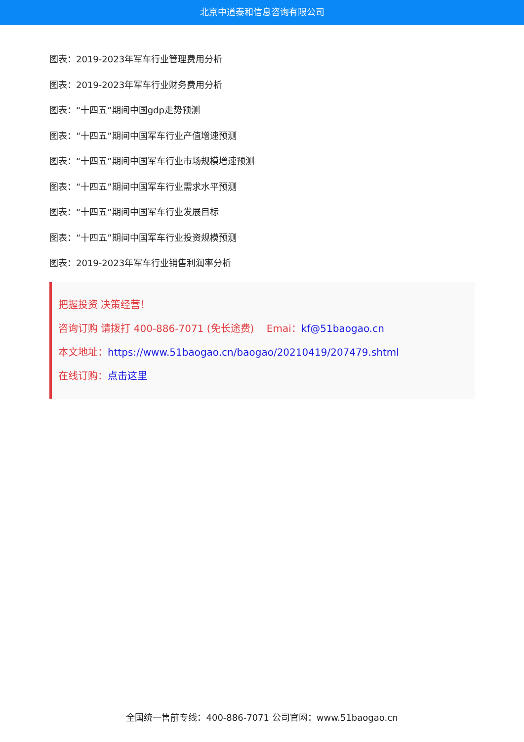北京中道泰和信息咨询有限公司
图表：2019-2023年军车行业管理费用分析
图表：2019-2023年军车行业财务费用分析
图表：“十四五”期间中国gdp走势预测
图表：“十四五”期间中国军车行业产值增速预测
图表：“十四五”期间中国军车行业市场规模增速预测
图表：“十四五”期间中国军车行业需求水平预测
图表：“十四五”期间中国军车行业发展目标
图表：“十四五”期间中国军车行业投资规模预测
图表：2019-2023年军车行业销售利润率分析
把握投资 决策经营！
咨询订购 请拨打 400-886-7071 (免长途费) Emai：kf@51baogao.cn
本文地址：https://www.51baogao.cn/baogao/20210419/207479.shtml
在线订购：点击这里
全国统一售前专线：400-886-7071 公司官网：www.51baogao.cn